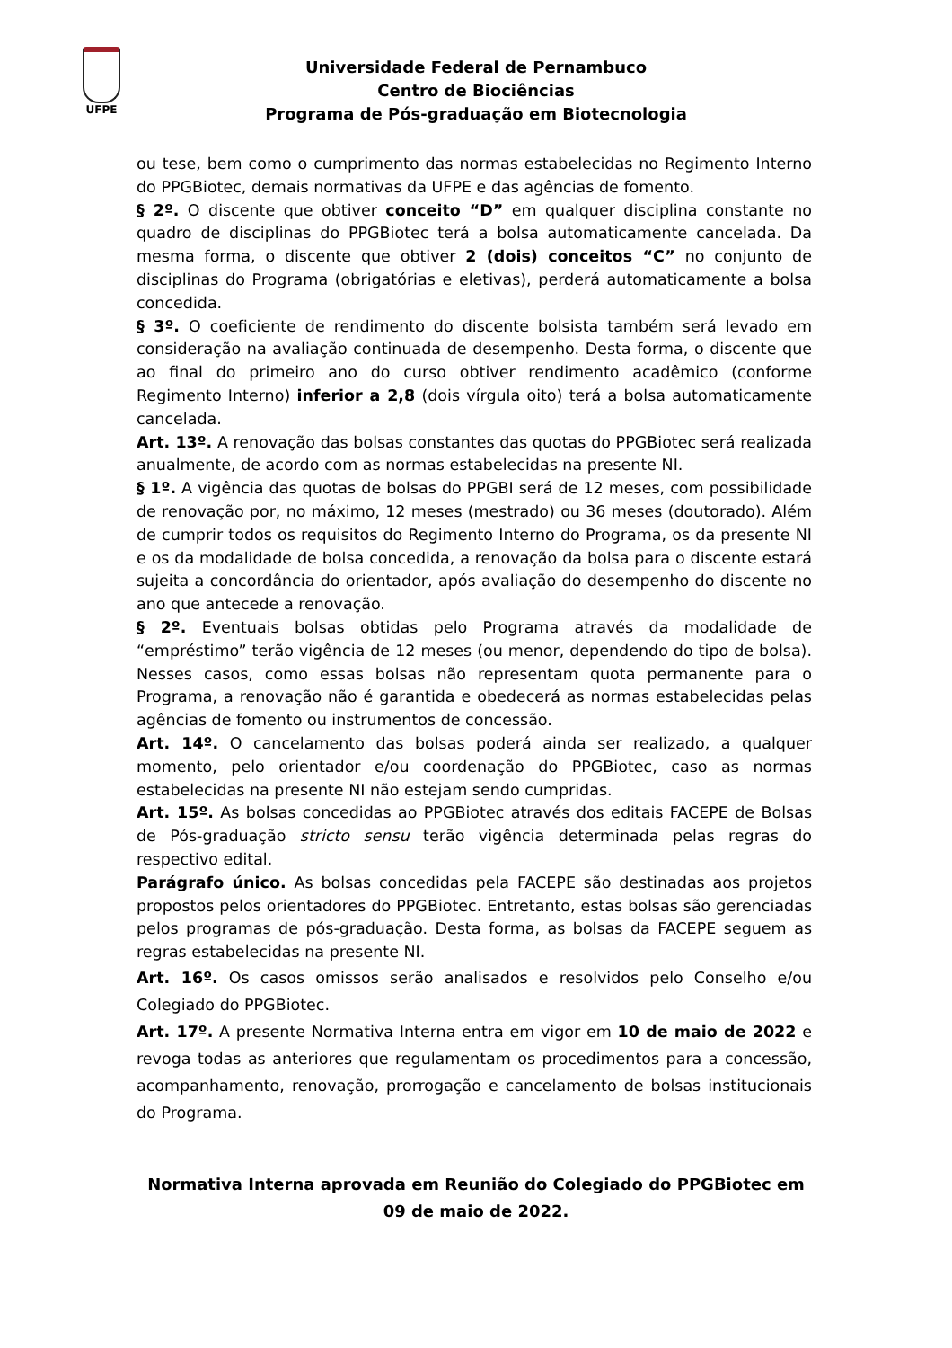UFPE
Universidade Federal de Pernambuco
Centro de Biociências
Programa de Pós-graduação em Biotecnologia
ou tese, bem como o cumprimento das normas estabelecidas no Regimento Interno do PPGBiotec, demais normativas da UFPE e das agências de fomento.
§ 2º. O discente que obtiver conceito “D” em qualquer disciplina constante no quadro de disciplinas do PPGBiotec terá a bolsa automaticamente cancelada. Da mesma forma, o discente que obtiver 2 (dois) conceitos “C” no conjunto de disciplinas do Programa (obrigatórias e eletivas), perderá automaticamente a bolsa concedida.
§ 3º. O coeficiente de rendimento do discente bolsista também será levado em consideração na avaliação continuada de desempenho. Desta forma, o discente que ao final do primeiro ano do curso obtiver rendimento acadêmico (conforme Regimento Interno) inferior a 2,8 (dois vírgula oito) terá a bolsa automaticamente cancelada.
Art. 13º. A renovação das bolsas constantes das quotas do PPGBiotec será realizada anualmente, de acordo com as normas estabelecidas na presente NI.
§ 1º. A vigência das quotas de bolsas do PPGBI será de 12 meses, com possibilidade de renovação por, no máximo, 12 meses (mestrado) ou 36 meses (doutorado). Além de cumprir todos os requisitos do Regimento Interno do Programa, os da presente NI e os da modalidade de bolsa concedida, a renovação da bolsa para o discente estará sujeita a concordância do orientador, após avaliação do desempenho do discente no ano que antecede a renovação.
§ 2º. Eventuais bolsas obtidas pelo Programa através da modalidade de “empréstimo” terão vigência de 12 meses (ou menor, dependendo do tipo de bolsa). Nesses casos, como essas bolsas não representam quota permanente para o Programa, a renovação não é garantida e obedecerá as normas estabelecidas pelas agências de fomento ou instrumentos de concessão.
Art. 14º. O cancelamento das bolsas poderá ainda ser realizado, a qualquer momento, pelo orientador e/ou coordenação do PPGBiotec, caso as normas estabelecidas na presente NI não estejam sendo cumpridas.
Art. 15º. As bolsas concedidas ao PPGBiotec através dos editais FACEPE de Bolsas de Pós-graduação stricto sensu terão vigência determinada pelas regras do respectivo edital.
Parágrafo único. As bolsas concedidas pela FACEPE são destinadas aos projetos propostos pelos orientadores do PPGBiotec. Entretanto, estas bolsas são gerenciadas pelos programas de pós-graduação. Desta forma, as bolsas da FACEPE seguem as regras estabelecidas na presente NI.
Art. 16º. Os casos omissos serão analisados e resolvidos pelo Conselho e/ou Colegiado do PPGBiotec.
Art. 17º. A presente Normativa Interna entra em vigor em 10 de maio de 2022 e revoga todas as anteriores que regulamentam os procedimentos para a concessão, acompanhamento, renovação, prorrogação e cancelamento de bolsas institucionais do Programa.
Normativa Interna aprovada em Reunião do Colegiado do PPGBiotec em 09 de maio de 2022.